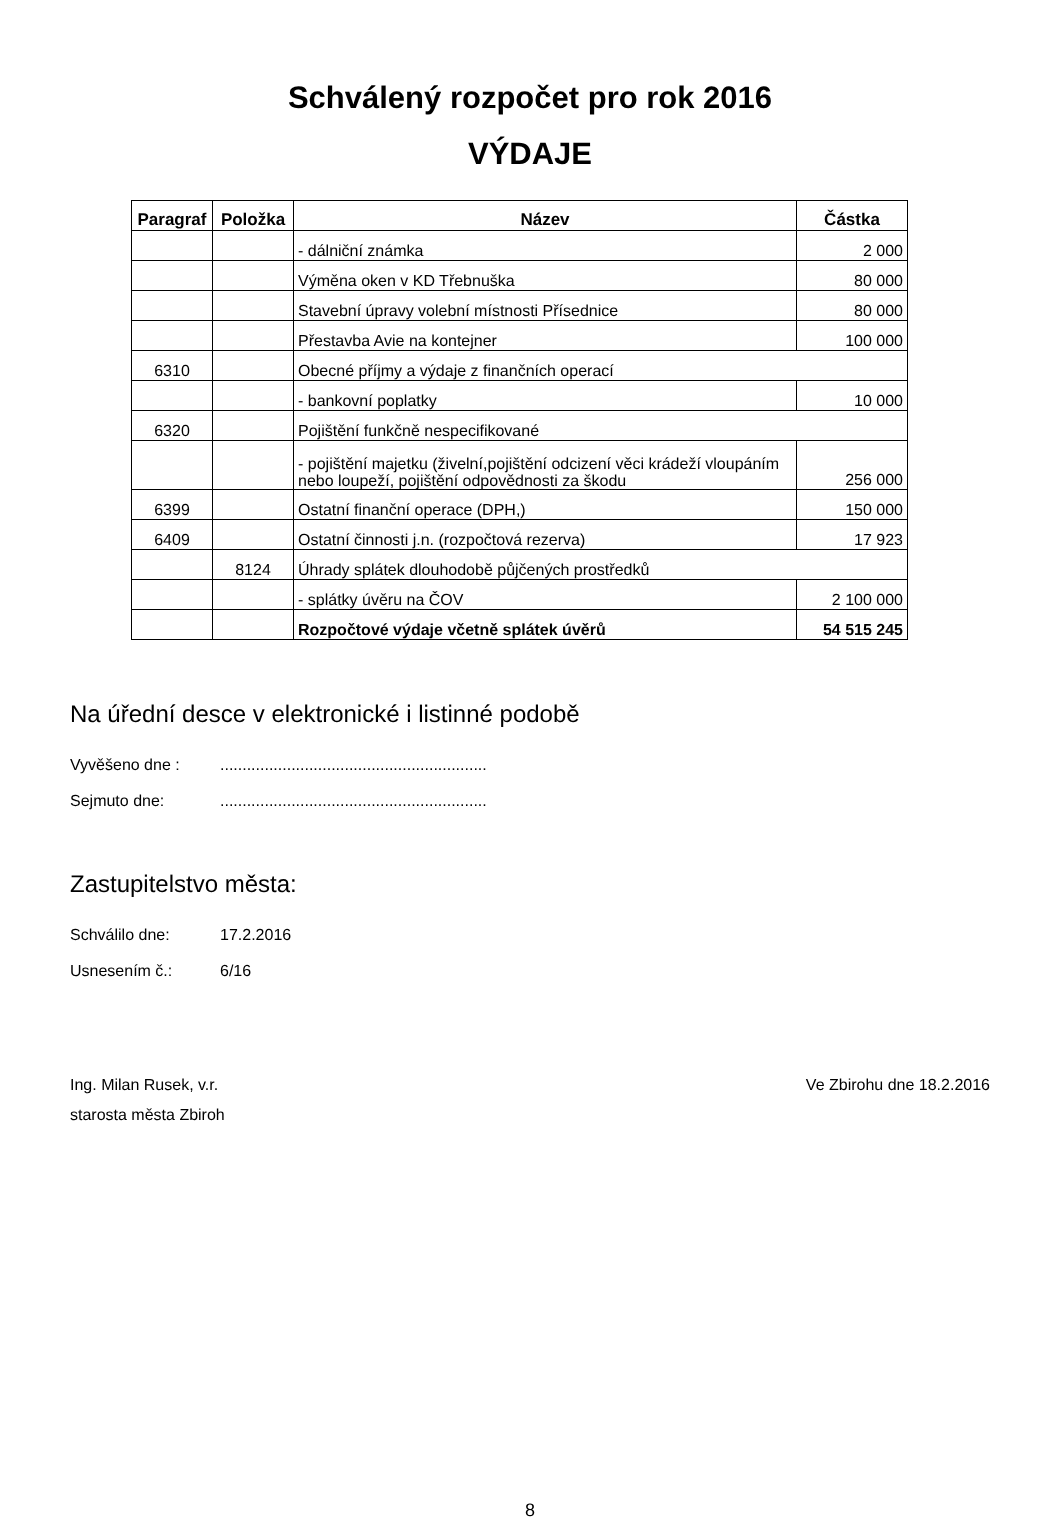Schválený rozpočet pro rok 2016
VÝDAJE
| Paragraf | Položka | Název | Částka |
| --- | --- | --- | --- |
| | | - dálniční známka | 2 000 |
| | | Výměna oken v KD Třebnuška | 80 000 |
| | | Stavební úpravy volební místnosti Přísednice | 80 000 |
| | | Přestavba Avie na kontejner | 100 000 |
| 6310 | | Obecné příjmy a výdaje z finančních operací | |
| | | - bankovní poplatky | 10 000 |
| 6320 | | Pojištění funkčně nespecifikované | |
| | | - pojištění majetku (živelní,pojištění odcizení věci krádeží vloupáním nebo loupeží, pojištění odpovědnosti za škodu | 256 000 |
| 6399 | | Ostatní finanční operace (DPH,) | 150 000 |
| 6409 | | Ostatní činnosti j.n. (rozpočtová rezerva) | 17 923 |
| | 8124 | Úhrady splátek dlouhodobě půjčených prostředků | |
| | | - splátky úvěru na ČOV | 2 100 000 |
| | | Rozpočtové výdaje včetně splátek úvěrů | 54 515 245 |
Na úřední desce v elektronické i listinné podobě
Vyvěšeno dne :............................................................
Sejmuto dne:............................................................
Zastupitelstvo města:
Schválilo dne: 17.2.2016
Usnesením č.: 6/16
Ing. Milan Rusek, v.r.
starosta města Zbiroh
Ve Zbirohu dne 18.2.2016
8